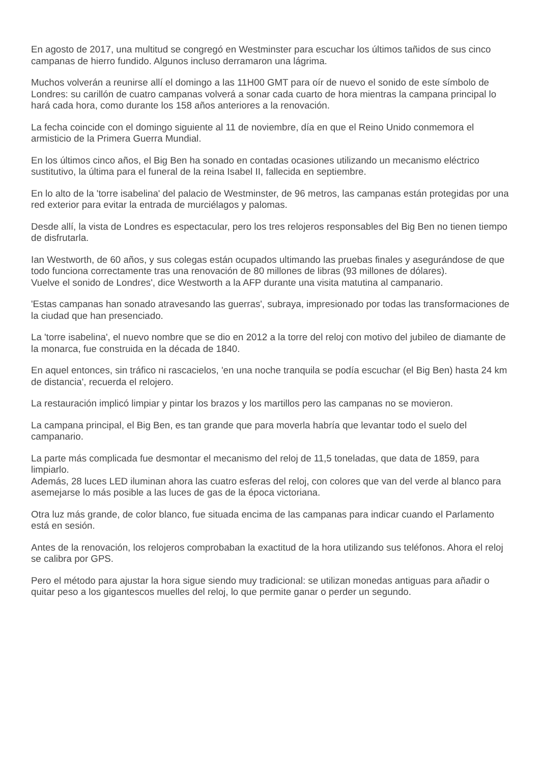En agosto de 2017, una multitud se congregó en Westminster para escuchar los últimos tañidos de sus cinco campanas de hierro fundido. Algunos incluso derramaron una lágrima.
Muchos volverán a reunirse allí el domingo a las 11H00 GMT para oír de nuevo el sonido de este símbolo de Londres: su carillón de cuatro campanas volverá a sonar cada cuarto de hora mientras la campana principal lo hará cada hora, como durante los 158 años anteriores a la renovación.
La fecha coincide con el domingo siguiente al 11 de noviembre, día en que el Reino Unido conmemora el armisticio de la Primera Guerra Mundial.
En los últimos cinco años, el Big Ben ha sonado en contadas ocasiones utilizando un mecanismo eléctrico sustitutivo, la última para el funeral de la reina Isabel II, fallecida en septiembre.
En lo alto de la 'torre isabelina' del palacio de Westminster, de 96 metros, las campanas están protegidas por una red exterior para evitar la entrada de murciélagos y palomas.
Desde allí, la vista de Londres es espectacular, pero los tres relojeros responsables del Big Ben no tienen tiempo de disfrutarla.
Ian Westworth, de 60 años, y sus colegas están ocupados ultimando las pruebas finales y asegurándose de que todo funciona correctamente tras una renovación de 80 millones de libras (93 millones de dólares).
Vuelve el sonido de Londres', dice Westworth a la AFP durante una visita matutina al campanario.
'Estas campanas han sonado atravesando las guerras', subraya, impresionado por todas las transformaciones de la ciudad que han presenciado.
La 'torre isabelina', el nuevo nombre que se dio en 2012 a la torre del reloj con motivo del jubileo de diamante de la monarca, fue construida en la década de 1840.
En aquel entonces, sin tráfico ni rascacielos, 'en una noche tranquila se podía escuchar (el Big Ben) hasta 24 km de distancia', recuerda el relojero.
La restauración implicó limpiar y pintar los brazos y los martillos pero las campanas no se movieron.
La campana principal, el Big Ben, es tan grande que para moverla habría que levantar todo el suelo del campanario.
La parte más complicada fue desmontar el mecanismo del reloj de 11,5 toneladas, que data de 1859, para limpiarlo.
Además, 28 luces LED iluminan ahora las cuatro esferas del reloj, con colores que van del verde al blanco para asemejarse lo más posible a las luces de gas de la época victoriana.
Otra luz más grande, de color blanco, fue situada encima de las campanas para indicar cuando el Parlamento está en sesión.
Antes de la renovación, los relojeros comprobaban la exactitud de la hora utilizando sus teléfonos. Ahora el reloj se calibra por GPS.
Pero el método para ajustar la hora sigue siendo muy tradicional: se utilizan monedas antiguas para añadir o quitar peso a los gigantescos muelles del reloj, lo que permite ganar o perder un segundo.